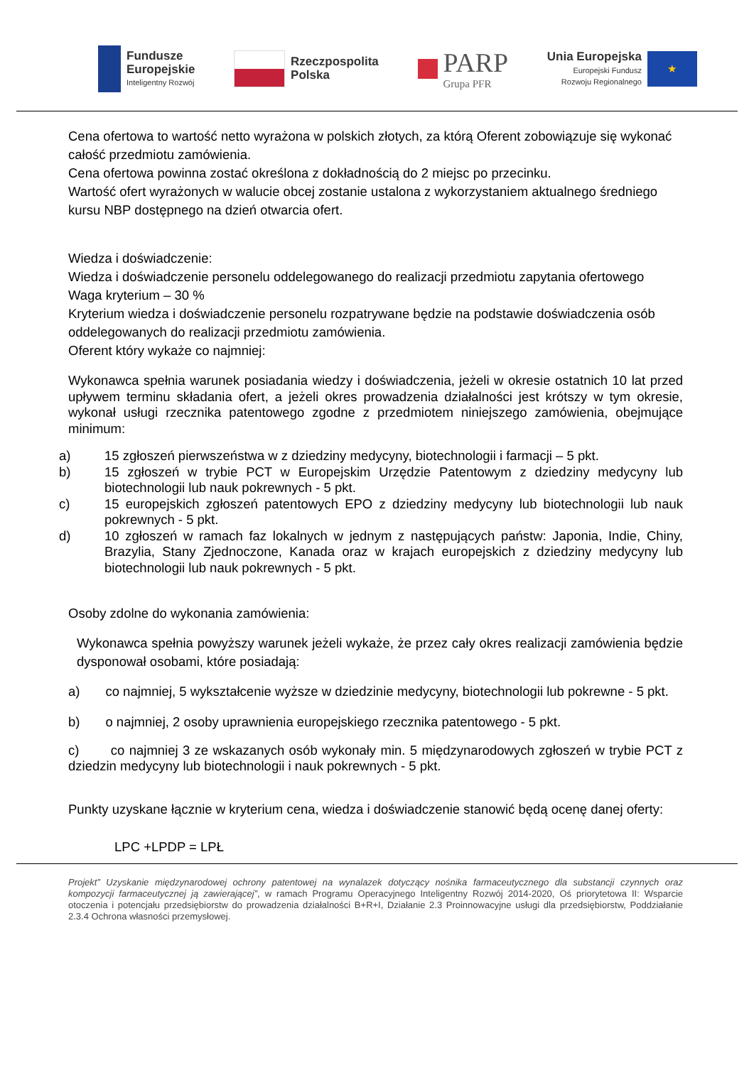Fundusze
Europejskie
Inteligentny Rozwój
Rzeczpospolita
Polska
PARP
Grupa PFR
Unia Europejska
Europejski Fundusz
Rozwoju Regionalnego
★
Cena ofertowa to wartość netto wyrażona w polskich złotych, za którą Oferent zobowiązuje się wykonać całość przedmiotu zamówienia.
Cena ofertowa powinna zostać określona z dokładnością do 2 miejsc po przecinku.
Wartość ofert wyrażonych w walucie obcej zostanie ustalona z wykorzystaniem aktualnego średniego kursu NBP dostępnego na dzień otwarcia ofert.
Wiedza i doświadczenie:
Wiedza i doświadczenie personelu oddelegowanego do realizacji przedmiotu zapytania ofertowego
Waga kryterium – 30 %
Kryterium wiedza i doświadczenie personelu rozpatrywane będzie na podstawie doświadczenia osób oddelegowanych do realizacji przedmiotu zamówienia.
Oferent który wykaże co najmniej:
Wykonawca spełnia warunek posiadania wiedzy i doświadczenia, jeżeli w okresie ostatnich 10 lat przed upływem terminu składania ofert, a jeżeli okres prowadzenia działalności jest krótszy w tym okresie, wykonał usługi rzecznika patentowego zgodne z przedmiotem niniejszego zamówienia, obejmujące minimum:
a) 15 zgłoszeń pierwszeństwa w z dziedziny medycyny, biotechnologii i farmacji – 5 pkt.
b) 15 zgłoszeń w trybie PCT w Europejskim Urzędzie Patentowym z dziedziny medycyny lub biotechnologii lub nauk pokrewnych - 5 pkt.
c) 15 europejskich zgłoszeń patentowych EPO z dziedziny medycyny lub biotechnologii lub nauk pokrewnych - 5 pkt.
d) 10 zgłoszeń w ramach faz lokalnych w jednym z następujących państw: Japonia, Indie, Chiny, Brazylia, Stany Zjednoczone, Kanada oraz w krajach europejskich z dziedziny medycyny lub biotechnologii lub nauk pokrewnych - 5 pkt.
Osoby zdolne do wykonania zamówienia:
Wykonawca spełnia powyższy warunek jeżeli wykaże, że przez cały okres realizacji zamówienia będzie dysponował osobami, które posiadają:
a) co najmniej, 5 wykształcenie wyższe w dziedzinie medycyny, biotechnologii lub pokrewne - 5 pkt.
b) o najmniej, 2 osoby uprawnienia europejskiego rzecznika patentowego - 5 pkt.
c) co najmniej 3 ze wskazanych osób wykonały min. 5 międzynarodowych zgłoszeń w trybie PCT z dziedzin medycyny lub biotechnologii i nauk pokrewnych - 5 pkt.
Punkty uzyskane łącznie w kryterium cena, wiedza i doświadczenie stanowić będą ocenę danej oferty:
LPC +LPDP = LPŁ
Projekt” Uzyskanie międzynarodowej ochrony patentowej na wynalazek dotyczący nośnika farmaceutycznego dla substancji czynnych oraz kompozycji farmaceutycznej ją zawierającej”, w ramach Programu Operacyjnego Inteligentny Rozwój 2014-2020, Oś priorytetowa II: Wsparcie otoczenia i potencjału przedsiębiorstw do prowadzenia działalności B+R+I, Działanie 2.3 Proinnowacyjne usługi dla przedsiębiorstw, Poddziałanie 2.3.4 Ochrona własności przemysłowej.